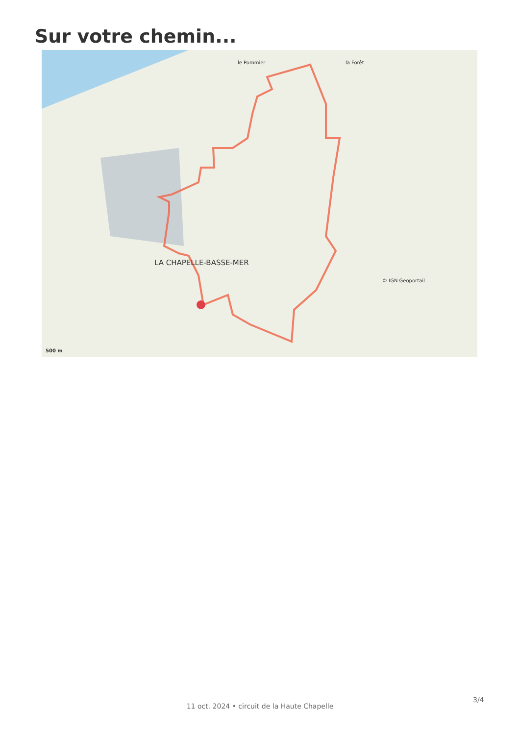Sur votre chemin...
la Forêt le Pommier
© IGN Geoportail
LA CHAPELLE-BASSE-MER
500 m
11 oct. 2024 • circuit de la Haute Chapelle
3/4